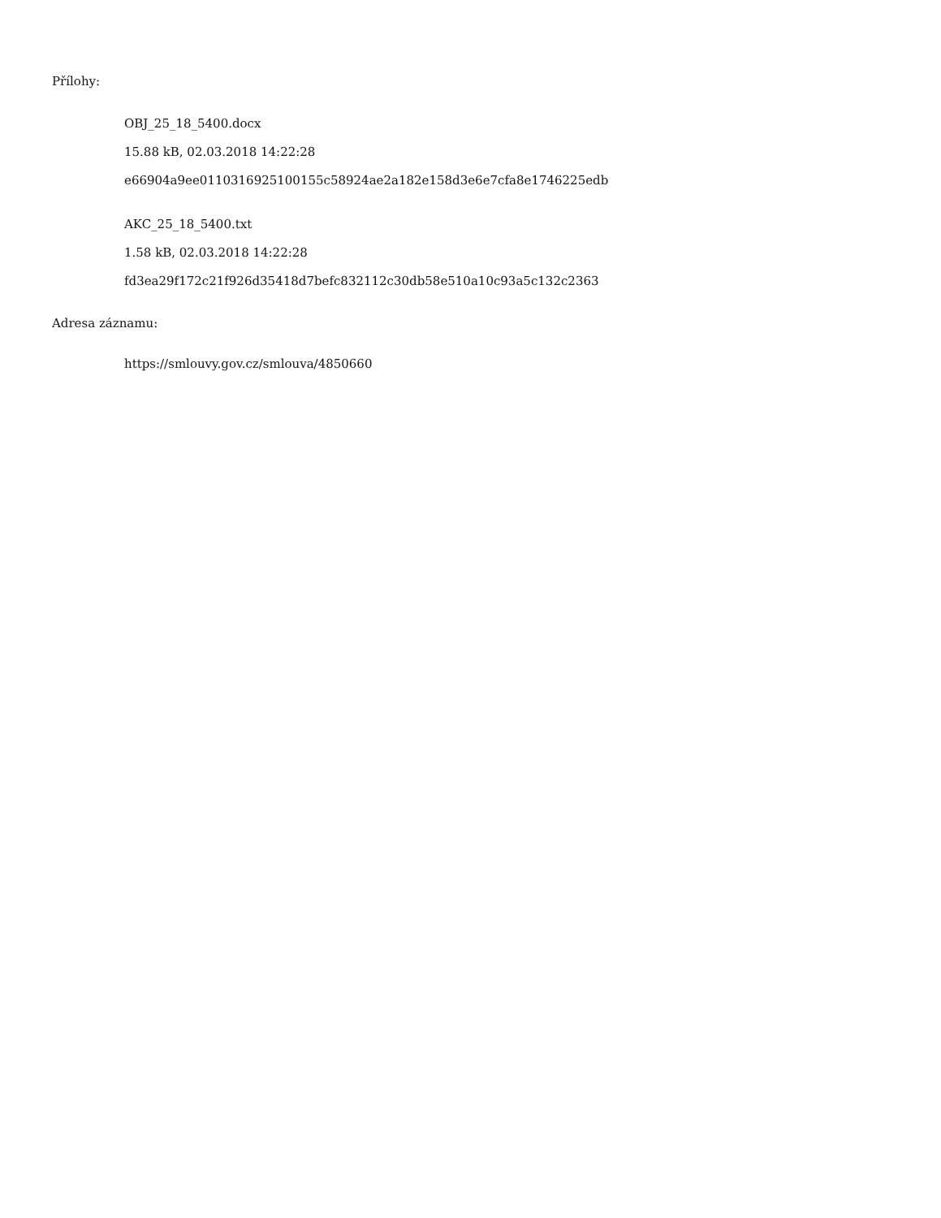Přílohy:
OBJ_25_18_5400.docx
15.88 kB, 02.03.2018 14:22:28
e66904a9ee0110316925100155c58924ae2a182e158d3e6e7cfa8e1746225edb
AKC_25_18_5400.txt
1.58 kB, 02.03.2018 14:22:28
fd3ea29f172c21f926d35418d7befc832112c30db58e510a10c93a5c132c2363
Adresa záznamu:
https://smlouvy.gov.cz/smlouva/4850660